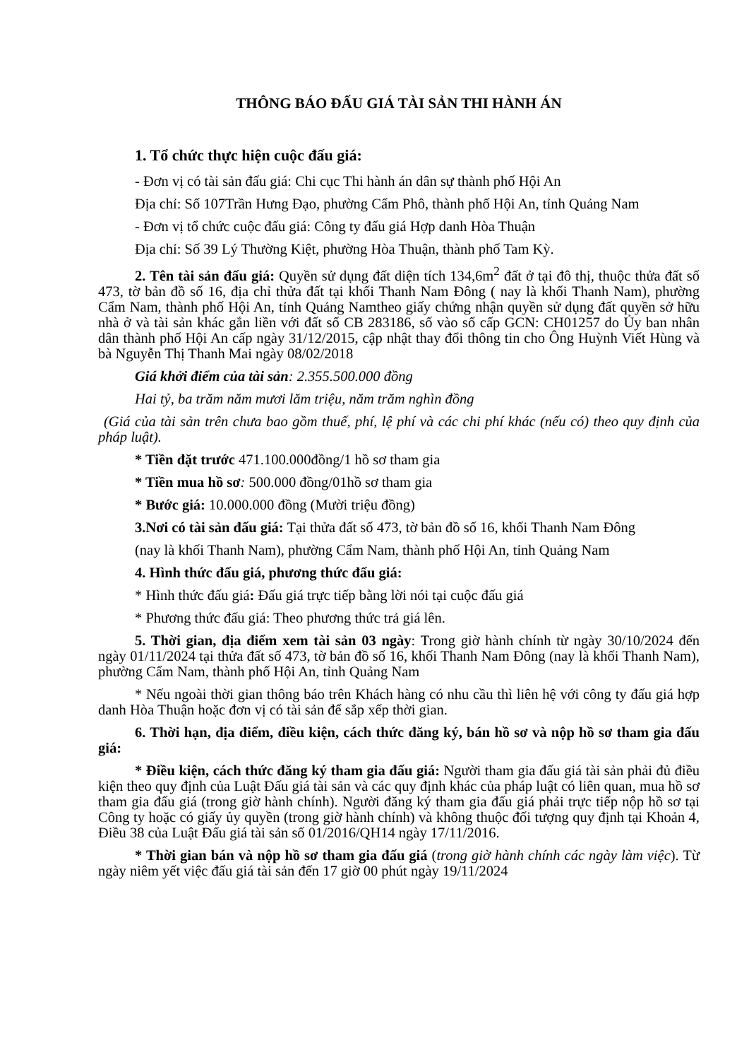THÔNG BÁO ĐẤU GIÁ TÀI SẢN THI HÀNH ÁN
1. Tổ chức thực hiện cuộc đấu giá:
- Đơn vị có tài sản đấu giá: Chi cục Thi hành án dân sự thành phố Hội An
Địa chỉ: Số 107Trần Hưng Đạo, phường Cẩm Phô, thành phố Hội An, tỉnh Quảng Nam
- Đơn vị tổ chức cuộc đấu giá: Công ty đấu giá Hợp danh Hòa Thuận
Địa chỉ: Số 39 Lý Thường Kiệt, phường Hòa Thuận, thành phố Tam Kỳ.
2. Tên tài sản đấu giá: Quyền sử dụng đất diện tích 134,6m<sup>2</sup> đất ở tại đô thị, thuộc thửa đất số 473, tờ bản đồ số 16, địa chỉ thửa đất tại khối Thanh Nam Đông ( nay là khối Thanh Nam), phường Cẩm Nam, thành phố Hội An, tỉnh Quảng Namtheo giấy chứng nhận quyền sử dụng đất quyền sở hữu nhà ở và tài sản khác gắn liền với đất số CB 283186, số vào sổ cấp GCN: CH01257 do Ủy ban nhân dân thành phố Hội An cấp ngày 31/12/2015, cập nhật thay đổi thông tin cho Ông Huỳnh Viết Hùng và bà Nguyễn Thị Thanh Mai ngày 08/02/2018
Giá khởi điểm của tài sản: 2.355.500.000 đồng
Hai tỷ, ba trăm năm mươi lăm triệu, năm trăm nghìn đồng
(Giá của tài sản trên chưa bao gồm thuế, phí, lệ phí và các chi phí khác (nếu có) theo quy định của pháp luật).
* Tiền đặt trước 471.100.000đồng/1 hồ sơ tham gia
* Tiền mua hồ sơ: 500.000 đồng/01hồ sơ tham gia
* Bước giá: 10.000.000 đồng (Mười triệu đồng)
3.Nơi có tài sản đấu giá: Tại thửa đất số 473, tờ bản đồ số 16, khối Thanh Nam Đông
(nay là khối Thanh Nam), phường Cẩm Nam, thành phố Hội An, tỉnh Quảng Nam
4. Hình thức đấu giá, phương thức đấu giá:
* Hình thức đấu giá: Đấu giá trực tiếp bằng lời nói tại cuộc đấu giá
* Phương thức đấu giá: Theo phương thức trả giá lên.
5. Thời gian, địa điểm xem tài sản 03 ngày: Trong giờ hành chính từ ngày 30/10/2024 đến ngày 01/11/2024 tại thửa đất số 473, tờ bản đồ số 16, khối Thanh Nam Đông (nay là khối Thanh Nam), phường Cẩm Nam, thành phố Hội An, tỉnh Quảng Nam
* Nếu ngoài thời gian thông báo trên Khách hàng có nhu cầu thì liên hệ với công ty đấu giá hợp danh Hòa Thuận hoặc đơn vị có tài sản để sắp xếp thời gian.
6. Thời hạn, địa điểm, điều kiện, cách thức đăng ký, bán hồ sơ và nộp hồ sơ tham gia đấu giá:
* Điều kiện, cách thức đăng ký tham gia đấu giá: Người tham gia đấu giá tài sản phải đủ điều kiện theo quy định của Luật Đấu giá tài sản và các quy định khác của pháp luật có liên quan, mua hồ sơ tham gia đấu giá (trong giờ hành chính). Người đăng ký tham gia đấu giá phải trực tiếp nộp hồ sơ tại Công ty hoặc có giấy ủy quyền (trong giờ hành chính) và không thuộc đối tượng quy định tại Khoản 4, Điều 38 của Luật Đấu giá tài sản số 01/2016/QH14 ngày 17/11/2016.
* Thời gian bán và nộp hồ sơ tham gia đấu giá (trong giờ hành chính các ngày làm việc). Từ ngày niêm yết việc đấu giá tài sản đến 17 giờ 00 phút ngày 19/11/2024